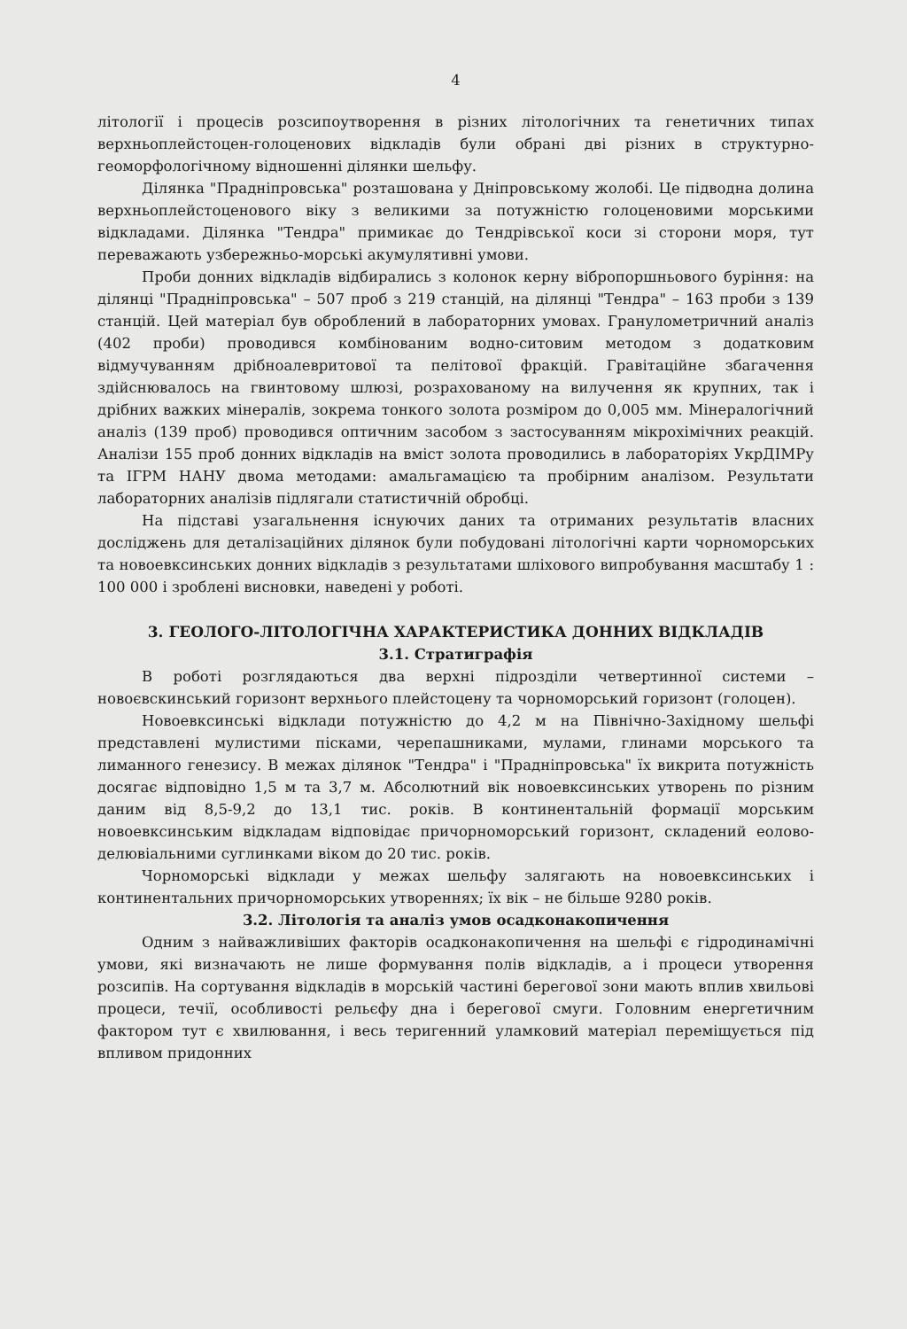4
літології і процесів розсипоутворення в різних літологічних та генетичних типах верхньоплейстоцен-голоценових відкладів були обрані дві різних в структурно-геоморфологічному відношенні ділянки шельфу.
Ділянка "Праднiпровська" розташована у Дніпровському жолобі. Це підводна долина верхньоплейстоценового віку з великими за потужністю голоценовими морськими відкладами. Ділянка "Тендра" примикає до Тендрівської коси зі сторони моря, тут переважають узбережньо-морські акумулятивні умови.
Проби донних відкладів відбирались з колонок керну вібропоршньового буріння: на ділянці "Праднiпровська" – 507 проб з 219 станцій, на ділянці "Тендра" – 163 проби з 139 станцій. Цей матеріал був оброблений в лабораторних умовах. Гранулометричний аналіз (402 проби) проводився комбінованим водно-ситовим методом з додатковим відмучуванням дрібноалевритової та пелітової фракцій. Гравітаційне збагачення здійснювалось на гвинтовому шлюзі, розрахованому на вилучення як крупних, так і дрібних важких мінералів, зокрема тонкого золота розміром до 0,005 мм. Мінералогічний аналіз (139 проб) проводився оптичним засобом з застосуванням мікрохімічних реакцій. Аналізи 155 проб донних відкладів на вміст золота проводились в лабораторіях УкрДІМРу та ІГРМ НАНУ двома методами: амальгамацією та пробірним аналізом. Результати лабораторних аналізів підлягали статистичній обробці.
На підставі узагальнення існуючих даних та отриманих результатів власних досліджень для деталізаційних ділянок були побудовані літологічні карти чорноморських та новоевксинських донних відкладів з результатами шліхового випробування масштабу 1 : 100 000 і зроблені висновки, наведені у роботі.
3. ГЕОЛОГО-ЛІТОЛОГІЧНА ХАРАКТЕРИСТИКА ДОННИХ ВІДКЛАДІВ
3.1. Стратиграфія
В роботі розглядаються два верхні підрозділи четвертинної системи – новоєвскинський горизонт верхнього плейстоцену та чорноморський горизонт (голоцен).
Новоевксинські відклади потужністю до 4,2 м на Північно-Західному шельфі представлені мулистими пісками, черепашниками, мулами, глинами морського та лиманного генезису. В межах ділянок "Тендра" і "Праднiпровська" їх викрита потужність досягає відповідно 1,5 м та 3,7 м. Абсолютний вік новоевксинських утворень по різним даним від 8,5-9,2 до 13,1 тис. років. В континентальній формації морським новоевксинським відкладам відповідає причорноморський горизонт, складений еолово-делювіальними суглинками віком до 20 тис. років.
Чорноморські відклади у межах шельфу залягають на новоевксинських і континентальних причорноморських утвореннях; їх вік – не більше 9280 років.
3.2. Літологія та аналіз умов осадконакопичення
Одним з найважливіших факторів осадконакопичення на шельфі є гідродинамічні умови, які визначають не лише формування полів відкладів, а і процеси утворення розсипів. На сортування відкладів в морській частині берегової зони мають вплив хвильові процеси, течії, особливості рельєфу дна і берегової смуги. Головним енергетичним фактором тут є хвилювання, і весь теригенний уламковий матеріал переміщується під впливом придонних